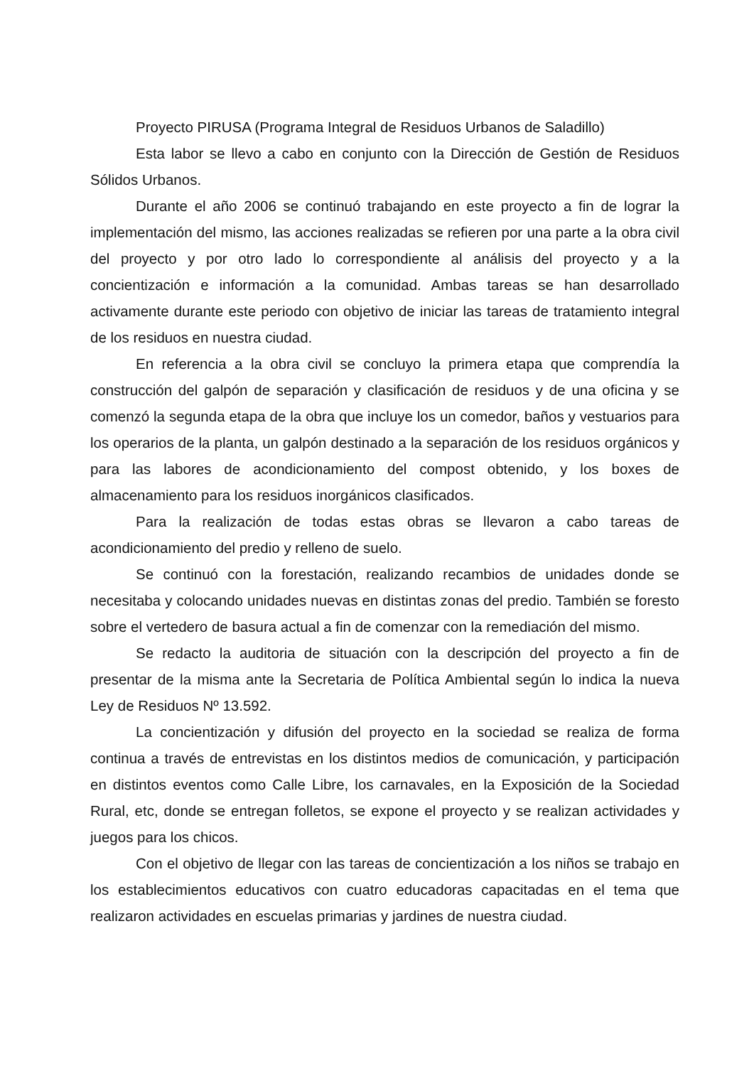Proyecto PIRUSA (Programa Integral de Residuos Urbanos de Saladillo)
Esta labor se llevo a cabo en conjunto con la Dirección de Gestión de Residuos Sólidos Urbanos.
Durante el año 2006 se continuó trabajando en este proyecto a fin de lograr la implementación del mismo, las acciones realizadas se refieren por una parte a la obra civil del proyecto y por otro lado lo correspondiente al análisis del proyecto y a la concientización e información a la comunidad. Ambas tareas se han desarrollado activamente durante este periodo con objetivo de iniciar las tareas de tratamiento integral de los residuos en nuestra ciudad.
En referencia a la obra civil se concluyo la primera etapa que comprendía la construcción del galpón de separación y clasificación de residuos y de una oficina y se comenzó la segunda etapa de la obra que incluye los un comedor, baños y vestuarios para los operarios de la planta, un galpón destinado a la separación de los residuos orgánicos y para las labores de acondicionamiento del compost obtenido, y los boxes de almacenamiento para los residuos inorgánicos clasificados.
Para la realización de todas estas obras se llevaron a cabo tareas de acondicionamiento del predio y relleno de suelo.
Se continuó con la forestación, realizando recambios de unidades donde se necesitaba y colocando unidades nuevas en distintas zonas del predio. También se foresto sobre el vertedero de basura actual a fin de comenzar con la remediación del mismo.
Se redacto la auditoria de situación con la descripción del proyecto a fin de presentar de la misma ante la Secretaria de Política Ambiental según lo indica la nueva Ley de Residuos Nº 13.592.
La concientización y difusión del proyecto en la sociedad se realiza de forma continua a través de entrevistas en los distintos medios de comunicación, y participación en distintos eventos como Calle Libre, los carnavales, en la Exposición de la Sociedad Rural, etc, donde se entregan folletos, se expone el proyecto y se realizan actividades y juegos para los chicos.
Con el objetivo de llegar con las tareas de concientización a los niños se trabajo en los establecimientos educativos con cuatro educadoras capacitadas en el tema que realizaron actividades en escuelas primarias y jardines de nuestra ciudad.